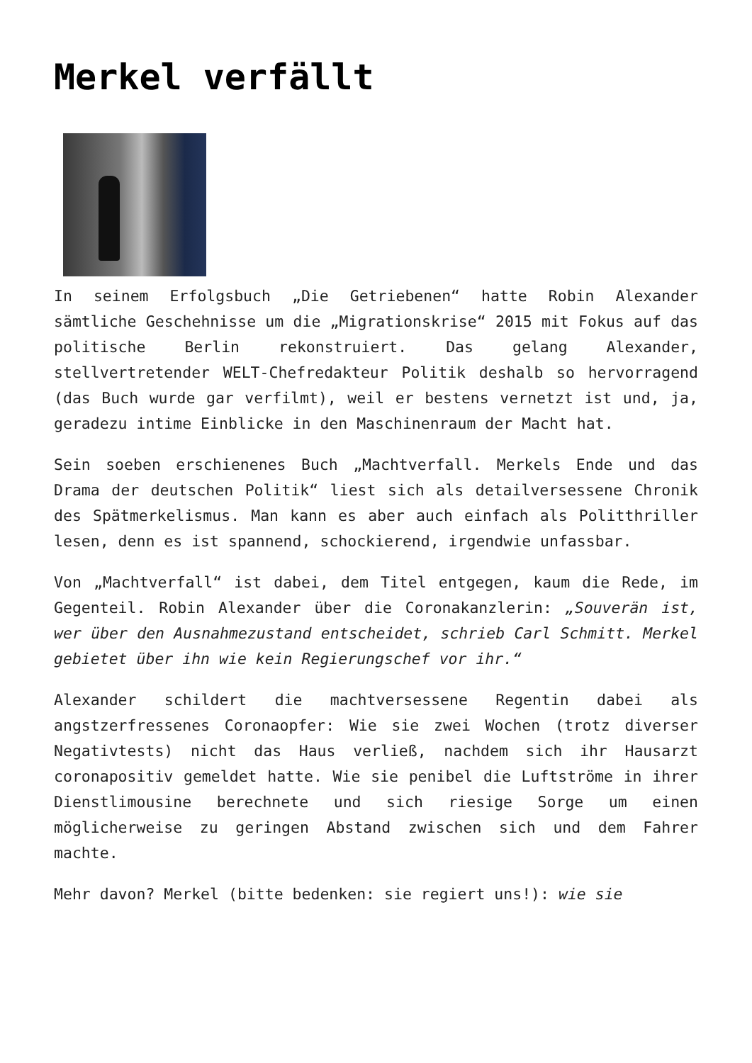Merkel verfällt
In seinem Erfolgsbuch „Die Getriebenen“ hatte Robin Alexander sämtliche Geschehnisse um die „Migrationskrise“ 2015 mit Fokus auf das politische Berlin rekonstruiert. Das gelang Alexander, stellvertretender WELT-Chefredakteur Politik deshalb so hervorragend (das Buch wurde gar verfilmt), weil er bestens vernetzt ist und, ja, geradezu intime Einblicke in den Maschinenraum der Macht hat.
Sein soeben erschienenes Buch „Machtverfall. Merkels Ende und das Drama der deutschen Politik“ liest sich als detailversessene Chronik des Spätmerkelismus. Man kann es aber auch einfach als Politthriller lesen, denn es ist spannend, schockierend, irgendwie unfassbar.
Von „Machtverfall“ ist dabei, dem Titel entgegen, kaum die Rede, im Gegenteil. Robin Alexander über die Coronakanzlerin: „Souverän ist, wer über den Ausnahmezustand entscheidet, schrieb Carl Schmitt. Merkel gebietet über ihn wie kein Regierungschef vor ihr.“
Alexander schildert die machtversessene Regentin dabei als angstzerfressenes Coronaopfer: Wie sie zwei Wochen (trotz diverser Negativtests) nicht das Haus verließ, nachdem sich ihr Hausarzt coronapositiv gemeldet hatte. Wie sie penibel die Luftströme in ihrer Dienstlimousine berechnete und sich riesige Sorge um einen möglicherweise zu geringen Abstand zwischen sich und dem Fahrer machte.
Mehr davon? Merkel (bitte bedenken: sie regiert uns!): wie sie